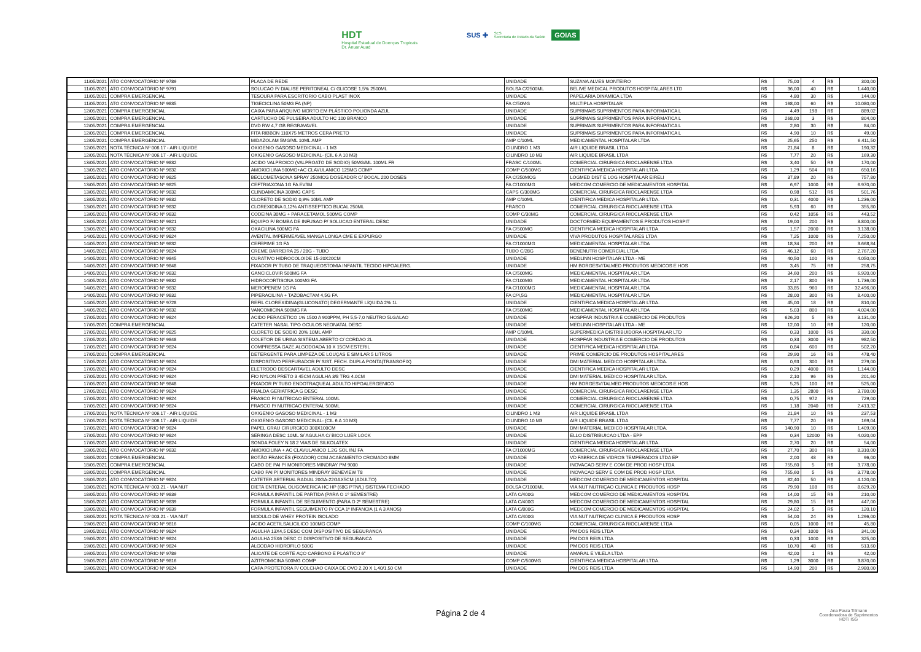HDT
Hospital Estadual de Doenças Tropicais
Dr. Anuar Auad
SUS ✚ SES
Secretaria de Estado da Saúde GOIAS
| 11/05/2021 | ATO CONVOCATÓRIO Nº 9789 | PLACA DE REDE | UNIDADE | SUZANA ALVES MONTEIRO | R$ | 75,00 | 4 | R$ | 300,00 |
| 11/05/2021 | ATO CONVOCATÓRIO Nº 9791 | SOLUCAO P/ DIALISE PERITONEAL C/ GLICOSE 1,5% 2500ML | BOLSA C/2500ML | BELIVE MEDICAL PRODUTOS HOSPITALARES LTD | R$ | 36,00 | 40 | R$ | 1.440,00 |
| 11/05/2021 | COMPRA EMERGENCIAL | TESOURA PARA ESCRITORIO CABO PLAST INOX | UNIDADE | PAPELARIA DINAMICA LTDA | R$ | 4,80 | 30 | R$ | 144,00 |
| 11/05/2021 | ATO CONVOCATÓRIO Nº 9835 | TIGECICLINA 50MG FA (NP) | FA C/50MG | MULTIPLA HOSPITALAR | R$ | 168,00 | 60 | R$ | 10.080,00 |
| 12/05/2021 | COMPRA EMERGENCIAL | CAIXA PARA ARQUIVO MORTO EM PLÁSTICO POLIONDA AZUL | UNIDADE | SUPRIMAIS SUPRIMENTOS PARA INFORMATICA L | R$ | 4,49 | 198 | R$ | 889,02 |
| 12/05/2021 | COMPRA EMERGENCIAL | CARTUCHO DE PULSEIRA ADULTO HC 100 BRANCO | UNIDADE | SUPRIMAIS SUPRIMENTOS PARA INFORMATICA L | R$ | 268,00 | 3 | R$ | 804,00 |
| 12/05/2021 | COMPRA EMERGENCIAL | DVD RW 4,7 GB REGRAVAVEL | UNIDADE | SUPRIMAIS SUPRIMENTOS PARA INFORMATICA L | R$ | 2,80 | 30 | R$ | 84,00 |
| 12/05/2021 | COMPRA EMERGENCIAL | FITA RIBBON 110X75 METROS CERA PRETO | UNIDADE | SUPRIMAIS SUPRIMENTOS PARA INFORMATICA L | R$ | 4,90 | 10 | R$ | 49,00 |
| 12/05/2021 | COMPRA EMERGENCIAL | MIDAZOLAM 5MG/ML 10ML AMP | AMP C/10ML | MEDICAMENTAL HOSPITALAR LTDA | R$ | 25,65 | 250 | R$ | 6.411,50 |
| 12/05/2021 | NOTA TÉCNICA Nº 006.17 - AIR LIQUIDE | OXIGENIO GASOSO MEDICINAL - 1 M3 | CILINDRO 1 M3 | AIR LIQUIDE BRASIL LTDA | R$ | 21,84 | 8 | R$ | 190,32 |
| 12/05/2021 | NOTA TÉCNICA Nº 006.17 - AIR LIQUIDE | OXIGENIO GASOSO MEDICINAL- (CIL 6 A 10 M3) | CILINDRO 10 M3 | AIR LIQUIDE BRASIL LTDA | R$ | 7,77 | 20 | R$ | 169,30 |
| 13/05/2021 | ATO CONVOCATÓRIO Nº 9832 | ACIDO VALPROICO (VALPROATO DE SODIO) 50MG/ML 100ML FR | FRASC C/100ML | COMERCIAL CIRURGICA RIOCLARENSE LTDA | R$ | 3,40 | 50 | R$ | 170,00 |
| 13/05/2021 | ATO CONVOCATÓRIO Nº 9832 | AMOXICILINA 500MG+AC CLAVULANICO 125MG COMP | COMP C/500MG | CIENTIFICA MEDICA HOSPITALAR LTDA. | R$ | 1,29 | 504 | R$ | 650,16 |
| 13/05/2021 | ATO CONVOCATÓRIO Nº 9825 | BECLOMETASONA SPRAY 250MCG DOSEADOR C/ BOCAL 200 DOSES | FA C/250MCG | LOGMED DIST E LOG HOSPITALAR EIRELI | R$ | 37,89 | 20 | R$ | 757,80 |
| 13/05/2021 | ATO CONVOCATÓRIO Nº 9825 | CEFTRIAXONA 1G FA EV/IM | FA C/1000MG | MEDCOM COMERCIO DE MEDICAMENTOS HOSPITAL | R$ | 6,97 | 1000 | R$ | 6.970,00 |
| 13/05/2021 | ATO CONVOCATÓRIO Nº 9832 | CLINDAMICINA 300MG CAPS | CAPS C/300MG | COMERCIAL CIRURGICA RIOCLARENSE LTDA | R$ | 0,98 | 512 | R$ | 501,76 |
| 13/05/2021 | ATO CONVOCATÓRIO Nº 9832 | CLORETO DE SODIO 0,9% 10ML AMP | AMP C/10ML | CIENTIFICA MEDICA HOSPITALAR LTDA. | R$ | 0,31 | 4000 | R$ | 1.236,00 |
| 13/05/2021 | ATO CONVOCATÓRIO Nº 9832 | CLOREXIDINA 0,12% ANTISSEPTICO BUCAL 250ML | FRASCO | COMERCIAL CIRURGICA RIOCLARENSE LTDA | R$ | 5,93 | 60 | R$ | 355,80 |
| 13/05/2021 | ATO CONVOCATÓRIO Nº 9832 | CODEINA 30MG + PARACETAMOL 500MG COMP | COMP C/30MG | COMERCIAL CIRURGICA RIOCLARENSE LTDA | R$ | 0,42 | 1056 | R$ | 443,52 |
| 13/05/2021 | ATO CONVOCATÓRIO Nº 9821 | EQUIPO P/ BOMBA DE INFUSAO P/ SOLUCAO ENTERAL DESC | UNIDADE | DOCTORMED EQUIPAMENTOS E PRODUTOS HOSPIT | R$ | 19,00 | 200 | R$ | 3.800,00 |
| 13/05/2021 | ATO CONVOCATÓRIO Nº 9832 | OXACILINA 500MG FA | FA C/500MG | CIENTIFICA MEDICA HOSPITALAR LTDA. | R$ | 1,57 | 2000 | R$ | 3.138,00 |
| 14/05/2021 | ATO CONVOCATÓRIO Nº 9824 | AVENTAL IMPERMEAVEL MANGA LONGA CME E EXPURGO | UNIDADE | VIVA PRODUTOS HOSPITALARES LTDA | R$ | 7,25 | 1000 | R$ | 7.250,00 |
| 14/05/2021 | ATO CONVOCATÓRIO Nº 9832 | CEFEPIME 1G FA | FA C/1000MG | MEDICAMENTAL HOSPITALAR LTDA | R$ | 18,34 | 200 | R$ | 3.668,84 |
| 14/05/2021 | ATO CONVOCATÓRIO Nº 9824 | CREME BARREIRA 25 / 28G - TUBO | TUBO C/28G | BENENUTRI COMERCIAL LTDA | R$ | 46,12 | 60 | R$ | 2.767,20 |
| 14/05/2021 | ATO CONVOCATÓRIO Nº 9845 | CURATIVO HIDROCOLOIDE 15-20X20CM | UNIDADE | MEDLINN HOSPITALAR LTDA - ME | R$ | 40,50 | 100 | R$ | 4.050,00 |
| 14/05/2021 | ATO CONVOCATÓRIO Nº 9848 | FIXADOR P/ TUBO DE TRAQUEOSTOMIA INFANTIL TECIDO HIPOALERG. | UNIDADE | HM BORGESVITALMED PRODUTOS MEDICOS E HOS | R$ | 3,45 | 75 | R$ | 258,75 |
| 14/05/2021 | ATO CONVOCATÓRIO Nº 9832 | GANCICLOVIR 500MG FA | FA C/500MG | MEDICAMENTAL HOSPITALAR LTDA | R$ | 34,60 | 200 | R$ | 6.920,00 |
| 14/05/2021 | ATO CONVOCATÓRIO Nº 9832 | HIDROCORTISONA 100MG FA | FA C/100MG | MEDICAMENTAL HOSPITALAR LTDA | R$ | 2,17 | 800 | R$ | 1.736,00 |
| 14/05/2021 | ATO CONVOCATÓRIO Nº 9832 | MEROPENEM 1G FA | FA C/1000MG | MEDICAMENTAL HOSPITALAR LTDA | R$ | 33,85 | 960 | R$ | 32.496,00 |
| 14/05/2021 | ATO CONVOCATÓRIO Nº 9832 | PIPERACILINA + TAZOBACTAM 4,5G FA | FA C/4,5G | MEDICAMENTAL HOSPITALAR LTDA | R$ | 28,00 | 300 | R$ | 8.400,00 |
| 14/05/2021 | ATO CONVOCATÓRIO Nº 9728 | REFIL CLOREXIDINA(GLUCONATO) DEGERMANTE LÍQUIDA 2% 1L | UNIDADE | CIENTIFICA MEDICA HOSPITALAR LTDA. | R$ | 45,00 | 18 | R$ | 810,00 |
| 14/05/2021 | ATO CONVOCATÓRIO Nº 9832 | VANCOMICINA 500MG FA | FA C/500MG | MEDICAMENTAL HOSPITALAR LTDA | R$ | 5,03 | 800 | R$ | 4.024,00 |
| 17/05/2021 | ATO CONVOCATÓRIO Nº 9824 | ACIDO PERACETICO 1% 1500 A 900PPM, PH 5,5-7,0 NEUTRO 5LGALAO | UNIDADE | HOSPFAR INDUSTRIA E COMERCIO DE PRODUTOS | R$ | 626,20 | 5 | R$ | 3.131,00 |
| 17/05/2021 | COMPRA EMERGENCIAL | CATETER NASAL TIPO OCULOS NEONATAL DESC | UNIDADE | MEDLINN HOSPITALAR LTDA - ME | R$ | 12,00 | 10 | R$ | 120,00 |
| 17/05/2021 | ATO CONVOCATÓRIO Nº 9825 | CLORETO DE SODIO 20% 10ML AMP | AMP C/10ML | SUPERMEDICA DISTRIBUIDORA HOSPITALAR LTD | R$ | 0,33 | 1000 | R$ | 330,00 |
| 17/05/2021 | ATO CONVOCATÓRIO Nº 9848 | COLETOR DE URINA SISTEMA ABERTO C/ CORDAO 2L | UNIDADE | HOSPFAR INDUSTRIA E COMERCIO DE PRODUTOS | R$ | 0,33 | 3000 | R$ | 982,50 |
| 17/05/2021 | ATO CONVOCATÓRIO Nº 9824 | COMPRESSA GAZE ALGODOADA 10 X 15CM ESTERIL | UNIDADE | CIENTIFICA MEDICA HOSPITALAR LTDA. | R$ | 0,84 | 600 | R$ | 502,20 |
| 17/05/2021 | COMPRA EMERGENCIAL | DETERGENTE PARA LIMPEZA DE LOUÇAS E SIMILAR 5 LITROS | UNIDADE | PRIME COMERCIO DE PRODUTOS HOSPITALARES | R$ | 29,90 | 16 | R$ | 478,40 |
| 17/05/2021 | ATO CONVOCATÓRIO Nº 9824 | DISPOSITIVO PERFURADOR P/ SIST. FECH. DUPLA PONTA(TRANSOFIX) | UNIDADE | DMI MATERIAL MEDICO HOSPITALAR LTDA. | R$ | 0,93 | 300 | R$ | 279,00 |
| 17/05/2021 | ATO CONVOCATÓRIO Nº 9824 | ELETRODO DESCARTAVEL ADULTO DESC | UNIDADE | CIENTIFICA MEDICA HOSPITALAR LTDA. | R$ | 0,29 | 4000 | R$ | 1.144,00 |
| 17/05/2021 | ATO CONVOCATÓRIO Nº 9824 | FIO NYLON PRETO 3 45CM AGULHA 3/8 TRG 4.0CM | UNIDADE | DMI MATERIAL MEDICO HOSPITALAR LTDA. | R$ | 2,10 | 96 | R$ | 201,60 |
| 17/05/2021 | ATO CONVOCATÓRIO Nº 9848 | FIXADOR P/ TUBO ENDOTRAQUEAL ADULTO HIPOALERGENICO | UNIDADE | HM BORGESVITALMED PRODUTOS MEDICOS E HOS | R$ | 5,25 | 100 | R$ | 525,00 |
| 17/05/2021 | ATO CONVOCATÓRIO Nº 9824 | FRALDA GERIATRICA G DESC | UNIDADE | COMERCIAL CIRURGICA RIOCLARENSE LTDA | R$ | 1,35 | 2800 | R$ | 3.780,00 |
| 17/05/2021 | ATO CONVOCATÓRIO Nº 9824 | FRASCO P/ NUTRICAO ENTERAL 100ML | UNIDADE | COMERCIAL CIRURGICA RIOCLARENSE LTDA | R$ | 0,75 | 972 | R$ | 729,00 |
| 17/05/2021 | ATO CONVOCATÓRIO Nº 9824 | FRASCO P/ NUTRICAO ENTERAL 500ML | UNIDADE | COMERCIAL CIRURGICA RIOCLARENSE LTDA | R$ | 1,18 | 2040 | R$ | 2.413,32 |
| 17/05/2021 | NOTA TÉCNICA Nº 006.17 - AIR LIQUIDE | OXIGENIO GASOSO MEDICINAL - 1 M3 | CILINDRO 1 M3 | AIR LIQUIDE BRASIL LTDA | R$ | 21,84 | 10 | R$ | 237,53 |
| 17/05/2021 | NOTA TÉCNICA Nº 006.17 - AIR LIQUIDE | OXIGENIO GASOSO MEDICINAL- (CIL 6 A 10 M3) | CILINDRO 10 M3 | AIR LIQUIDE BRASIL LTDA | R$ | 7,77 | 20 | R$ | 169,04 |
| 17/05/2021 | ATO CONVOCATÓRIO Nº 9824 | PAPEL GRAU CIRURGICO 300X100CM | UNIDADE | DMI MATERIAL MEDICO HOSPITALAR LTDA. | R$ | 140,90 | 10 | R$ | 1.409,00 |
| 17/05/2021 | ATO CONVOCATÓRIO Nº 9824 | SERINGA DESC 10ML S/ AGULHA C/ BICO LUER LOCK | UNIDADE | ELLO DISTRIBUICAO LTDA - EPP | R$ | 0,34 | 12000 | R$ | 4.020,00 |
| 17/05/2021 | ATO CONVOCATÓRIO Nº 9824 | SONDA FOLEY N 18 2 VIAS DE SILKOLATEX | UNIDADE | CIENTIFICA MEDICA HOSPITALAR LTDA. | R$ | 2,70 | 20 | R$ | 54,00 |
| 18/05/2021 | ATO CONVOCATÓRIO Nº 9832 | AMOXICILINA + AC CLAVULANICO 1.2G SOL INJ FA | FA C/1000MG | COMERCIAL CIRURGICA RIOCLARENSE LTDA | R$ | 27,70 | 300 | R$ | 8.310,00 |
| 18/05/2021 | COMPRA EMERGENCIAL | BOTÃO FRANCÊS (FIXADOR) COM ACABAMENTO CROMADO 8MM | UNIDADE | VD FABRICA DE VIDROS TEMPERADOS LTDA EP | R$ | 2,00 | 48 | R$ | 96,00 |
| 18/05/2021 | COMPRA EMERGENCIAL | CABO DE PAI P/ MONITORES MINDRAY PM 9000 | UNIDADE | INOVACAO SERV E COM DE PROD HOSP LTDA | R$ | 755,60 | 5 | R$ | 3.778,00 |
| 18/05/2021 | COMPRA EMERGENCIAL | CABO PAI P/ MONITORES MINDRAY BENEVIEW T8 | UNIDADE | INOVACAO SERV E COM DE PROD HOSP LTDA | R$ | 755,60 | 5 | R$ | 3.778,00 |
| 18/05/2021 | ATO CONVOCATÓRIO Nº 9824 | CATETER ARTERIAL RADIAL 20GA-22GAX5CM (ADULTO) | UNIDADE | MEDCOM COMERCIO DE MEDICAMENTOS HOSPITAL | R$ | 82,40 | 50 | R$ | 4.120,00 |
| 18/05/2021 | NOTA TÉCNICA Nº 003.21 - VIA NUT | DIETA ENTERAL OLIGOMERICA HC HP (68G PTN/L) SISTEMA FECHADO | BOLSA C/1000ML | VIA NUT NUTRIÇAO CLINICA E PRODUTOS HOSP | R$ | 79,90 | 108 | R$ | 8.629,20 |
| 18/05/2021 | ATO CONVOCATÓRIO Nº 9839 | FORMULA INFANTIL DE PARTIDA (PARA O 1º SEMESTRE) | LATA C/400G | MEDCOM COMERCIO DE MEDICAMENTOS HOSPITAL | R$ | 14,00 | 15 | R$ | 210,00 |
| 18/05/2021 | ATO CONVOCATÓRIO Nº 9839 | FORMULA INFANTIL DE SEGUIMENTO (PARA O 2º SEMESTRE) | LATA C/400G | MEDCOM COMERCIO DE MEDICAMENTOS HOSPITAL | R$ | 29,80 | 15 | R$ | 447,00 |
| 18/05/2021 | ATO CONVOCATÓRIO Nº 9839 | FORMULA INFANTIL SEGUIMENTO P/ CCA 1ª INFANCIA (1 A 3 ANOS) | LATA C/800G | MEDCOM COMERCIO DE MEDICAMENTOS HOSPITAL | R$ | 24,02 | 5 | R$ | 120,10 |
| 18/05/2021 | NOTA TÉCNICA Nº 003.21 - VIA NUT | MODULO DE WHEY PROTEIN ISOLADO | LATA C/400G | VIA NUT NUTRIÇAO CLINICA E PRODUTOS HOSP | R$ | 54,00 | 24 | R$ | 1.296,00 |
| 19/05/2021 | ATO CONVOCATÓRIO Nº 9816 | ACIDO ACETILSALICILICO 100MG COMP | COMP C/100MG | COMERCIAL CIRURGICA RIOCLARENSE LTDA | R$ | 0,05 | 1000 | R$ | 45,80 |
| 19/05/2021 | ATO CONVOCATÓRIO Nº 9824 | AGULHA 13X4,5 DESC COM DISPOSITIVO DE SEGURANCA | UNIDADE | PM DOS REIS LTDA | R$ | 0,34 | 1000 | R$ | 341,00 |
| 19/05/2021 | ATO CONVOCATÓRIO Nº 9824 | AGULHA 25X6 DESC C/ DISPOSITIVO DE SEGURANCA | UNIDADE | PM DOS REIS LTDA | R$ | 0,33 | 1000 | R$ | 325,00 |
| 19/05/2021 | ATO CONVOCATÓRIO Nº 9824 | ALGODAO HIDROFILO 500G | UNIDADE | PM DOS REIS LTDA | R$ | 10,70 | 48 | R$ | 513,60 |
| 19/05/2021 | ATO CONVOCATÓRIO Nº 9789 | ALICATE DE CORTE AÇO CARBONO E PLÁSTICO 6" | UNIDADE | AMARAL E VILELA LTDA | R$ | 42,00 | 1 | R$ | 42,00 |
| 19/05/2021 | ATO CONVOCATÓRIO Nº 9816 | AZITROMICINA 500MG COMP | COMP C/500MG | CIENTIFICA MEDICA HOSPITALAR LTDA. | R$ | 1,29 | 3000 | R$ | 3.870,00 |
| 19/05/2021 | ATO CONVOCATÓRIO Nº 9824 | CAPA PROTETORA P/ COLCHAO CAIXA DE OVO 2,20 X 1,40/1,50 CM | UNIDADE | PM DOS REIS LTDA | R$ | 14,90 | 200 | R$ | 2.980,00 |
Página 2 de 4
Ana Paula Tillmann
Coordenadora de Suprimentos
HDT/ ISG